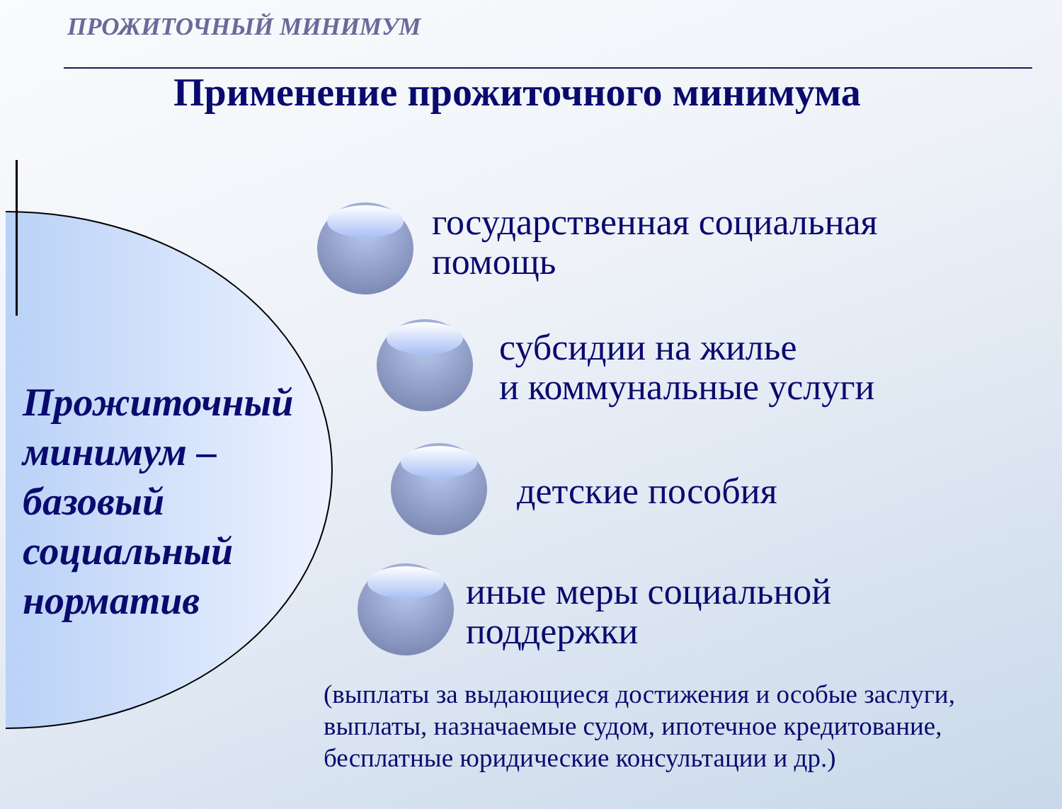ПРОЖИТОЧНЫЙ МИНИМУМ
Применение прожиточного минимума
Прожиточный
минимум –
базовый
социальный
норматив
государственная социальная
помощь
субсидии на жилье
и коммунальные услуги
детские пособия
иные меры социальной
поддержки
(выплаты за выдающиеся достижения и особые заслуги,
выплаты, назначаемые судом, ипотечное кредитование,
бесплатные юридические консультации и др.)